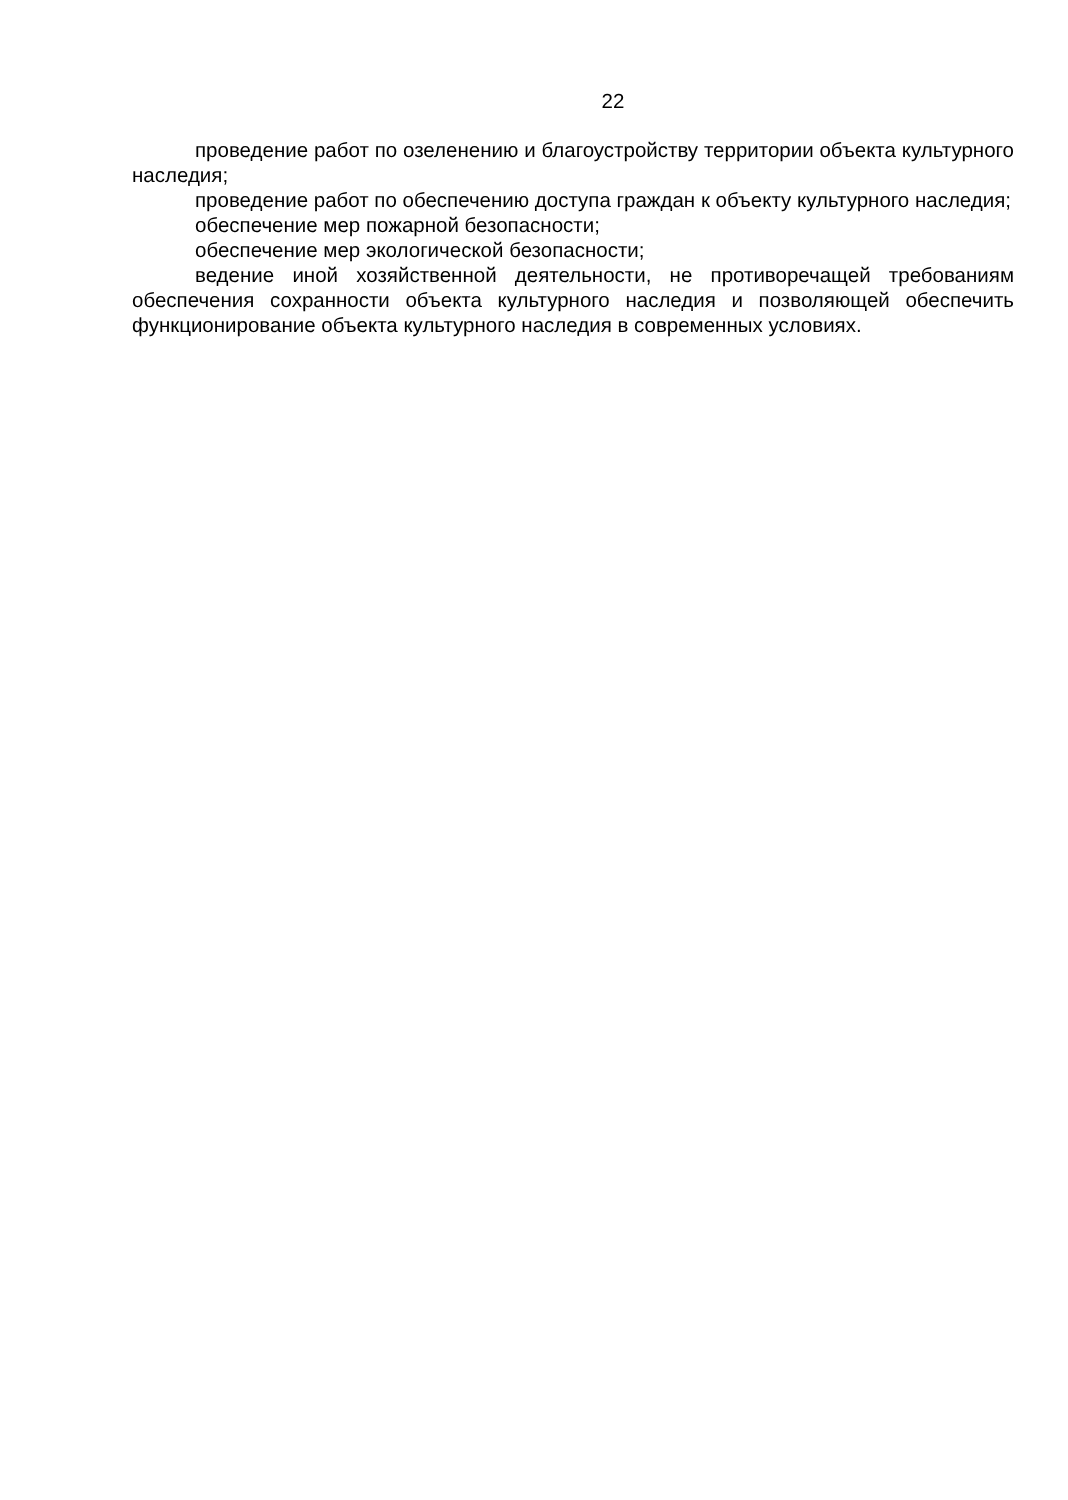22
проведение работ по озеленению и благоустройству территории объекта культурного наследия;
проведение работ по обеспечению доступа граждан к объекту культурного наследия;
обеспечение мер пожарной безопасности;
обеспечение мер экологической безопасности;
ведение иной хозяйственной деятельности, не противоречащей требованиям обеспечения сохранности объекта культурного наследия и позволяющей обеспечить функционирование объекта культурного наследия в современных условиях.